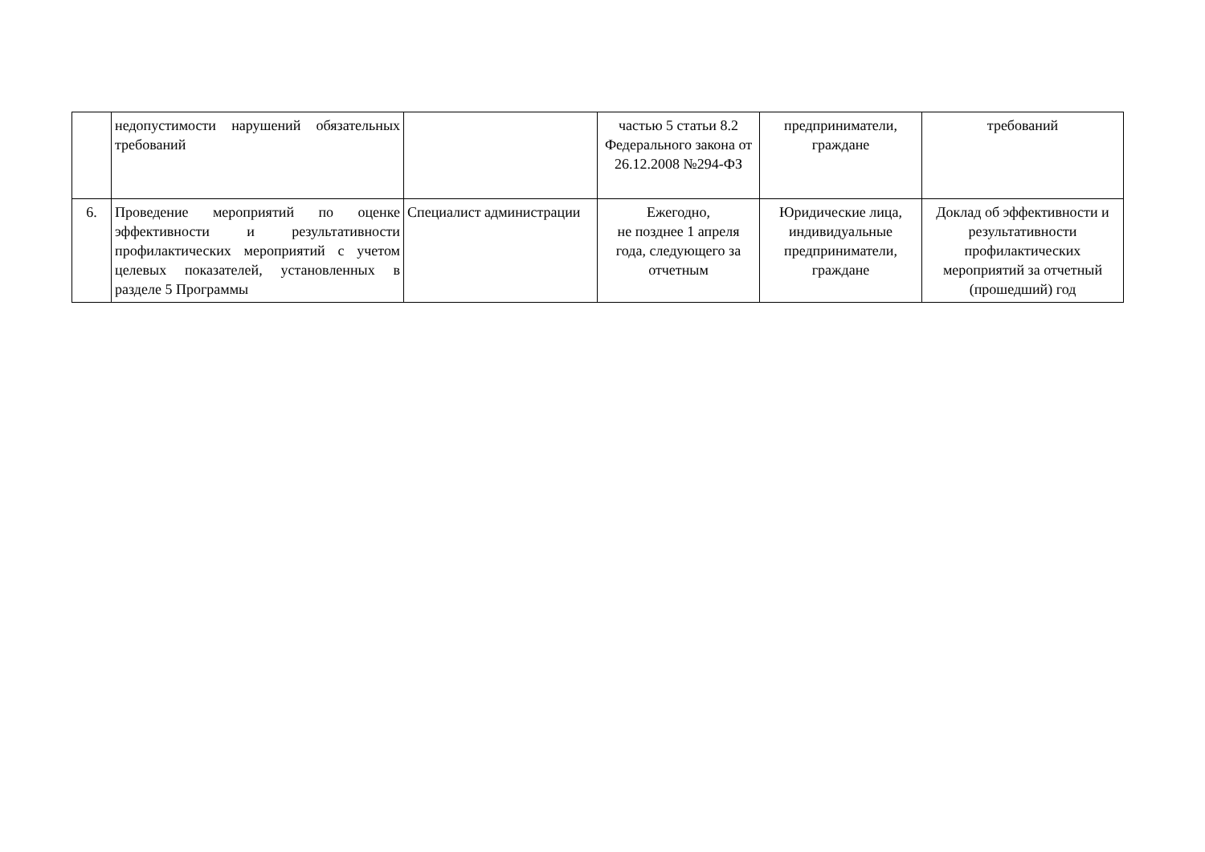| | недопустимости нарушений обязательных требований | | частью 5 статьи 8.2 Федерального закона от 26.12.2008 №294-ФЗ | предприниматели, граждане | требований |
| 6. | Проведение мероприятий по оценке эффективности и результативности профилактических мероприятий с учетом целевых показателей, установленных в разделе 5 Программы | Специалист администрации | Ежегодно, не позднее 1 апреля года, следующего за отчетным | Юридические лица, индивидуальные предприниматели, граждане | Доклад об эффективности и результативности профилактических мероприятий за отчетный (прошедший) год |